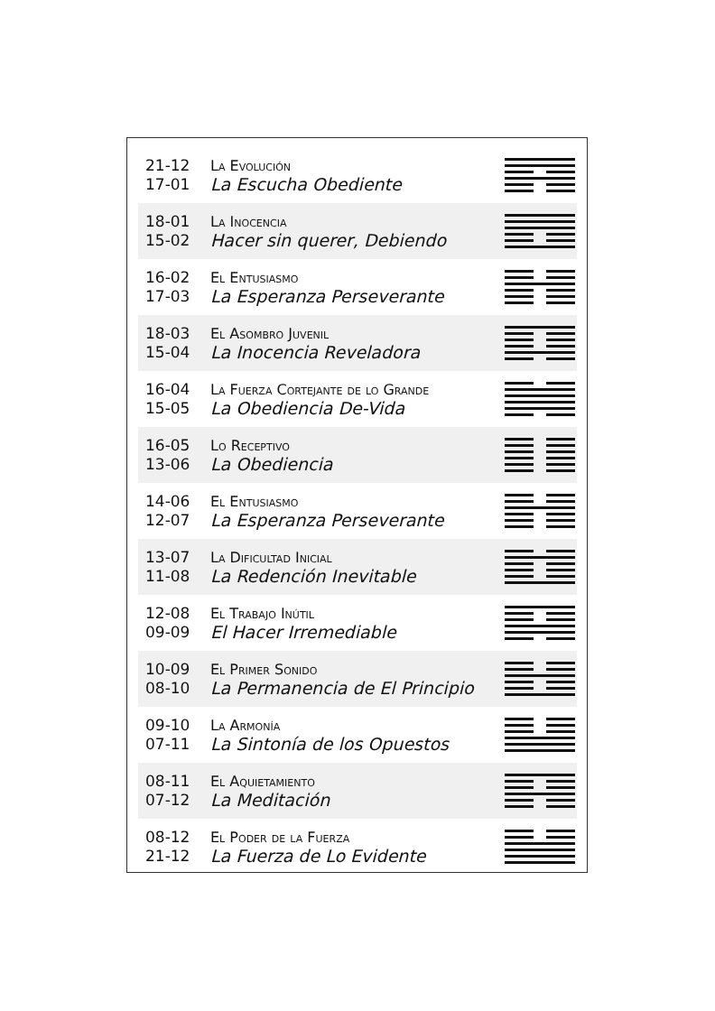| 21-12 17-01 | La Evolución La Escucha Obediente | |
| 18-01 15-02 | La Inocencia Hacer sin querer, Debiendo | |
| 16-02 17-03 | El Entusiasmo La Esperanza Perseverante | |
| 18-03 15-04 | El Asombro Juvenil La Inocencia Reveladora | |
| 16-04 15-05 | La Fuerza Cortejante de lo Grande La Obediencia De-Vida | |
| 16-05 13-06 | Lo Receptivo La Obediencia | |
| 14-06 12-07 | El Entusiasmo La Esperanza Perseverante | |
| 13-07 11-08 | La Dificultad Inicial La Redención Inevitable | |
| 12-08 09-09 | El Trabajo Inútil El Hacer Irremediable | |
| 10-09 08-10 | El Primer Sonido La Permanencia de El Principio | |
| 09-10 07-11 | La Armonía La Sintonía de los Opuestos | |
| 08-11 07-12 | El Aquietamiento La Meditación | |
| 08-12 21-12 | El Poder de la Fuerza La Fuerza de Lo Evidente | |